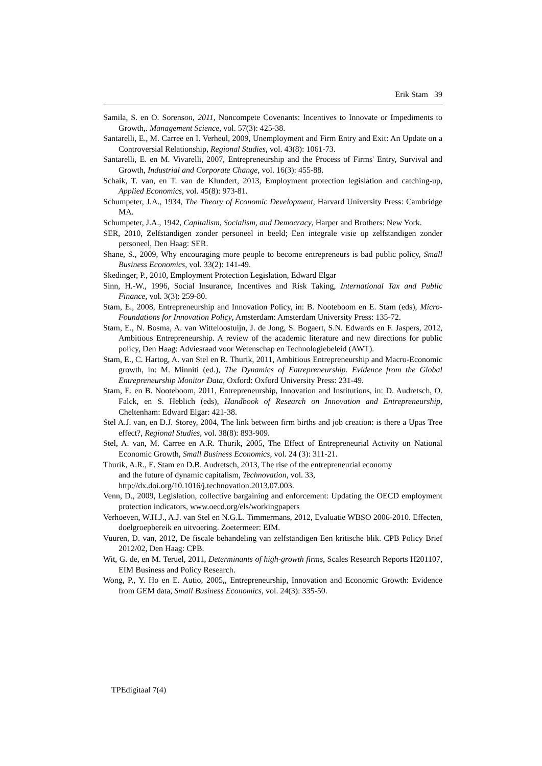Erik Stam 39
Samila, S. en O. Sorenson, 2011, Noncompete Covenants: Incentives to Innovate or Impediments to Growth,. Management Science, vol. 57(3): 425-38.
Santarelli, E., M. Carree en I. Verheul, 2009, Unemployment and Firm Entry and Exit: An Update on a Controversial Relationship, Regional Studies, vol. 43(8): 1061-73.
Santarelli, E. en M. Vivarelli, 2007, Entrepreneurship and the Process of Firms' Entry, Survival and Growth, Industrial and Corporate Change, vol. 16(3): 455-88.
Schaik, T. van, en T. van de Klundert, 2013, Employment protection legislation and catching-up, Applied Economics, vol. 45(8): 973-81.
Schumpeter, J.A., 1934, The Theory of Economic Development, Harvard University Press: Cambridge MA.
Schumpeter, J.A., 1942, Capitalism, Socialism, and Democracy, Harper and Brothers: New York.
SER, 2010, Zelfstandigen zonder personeel in beeld; Een integrale visie op zelfstandigen zonder personeel, Den Haag: SER.
Shane, S., 2009, Why encouraging more people to become entrepreneurs is bad public policy, Small Business Economics, vol. 33(2): 141-49.
Skedinger, P., 2010, Employment Protection Legislation, Edward Elgar
Sinn, H.-W., 1996, Social Insurance, Incentives and Risk Taking, International Tax and Public Finance, vol. 3(3): 259-80.
Stam, E., 2008, Entrepreneurship and Innovation Policy, in: B. Nooteboom en E. Stam (eds), Micro-Foundations for Innovation Policy, Amsterdam: Amsterdam University Press: 135-72.
Stam, E., N. Bosma, A. van Witteloostuijn, J. de Jong, S. Bogaert, S.N. Edwards en F. Jaspers, 2012, Ambitious Entrepreneurship. A review of the academic literature and new directions for public policy, Den Haag: Adviesraad voor Wetenschap en Technologiebeleid (AWT).
Stam, E., C. Hartog, A. van Stel en R. Thurik, 2011, Ambitious Entrepreneurship and Macro-Economic growth, in: M. Minniti (ed.), The Dynamics of Entrepreneurship. Evidence from the Global Entrepreneurship Monitor Data, Oxford: Oxford University Press: 231-49.
Stam, E. en B. Nooteboom, 2011, Entrepreneurship, Innovation and Institutions, in: D. Audretsch, O. Falck, en S. Heblich (eds), Handbook of Research on Innovation and Entrepreneurship, Cheltenham: Edward Elgar: 421-38.
Stel A.J. van, en D.J. Storey, 2004, The link between firm births and job creation: is there a Upas Tree effect?, Regional Studies, vol. 38(8): 893-909.
Stel, A. van, M. Carree en A.R. Thurik, 2005, The Effect of Entrepreneurial Activity on National Economic Growth, Small Business Economics, vol. 24 (3): 311-21.
Thurik, A.R., E. Stam en D.B. Audretsch, 2013, The rise of the entrepreneurial economy
and the future of dynamic capitalism, Technovation, vol. 33,
http://dx.doi.org/10.1016/j.technovation.2013.07.003.
Venn, D., 2009, Legislation, collective bargaining and enforcement: Updating the OECD employment protection indicators, www.oecd.org/els/workingpapers
Verhoeven, W.H.J., A.J. van Stel en N.G.L. Timmermans, 2012, Evaluatie WBSO 2006-2010. Effecten, doelgroepbereik en uitvoering. Zoetermeer: EIM.
Vuuren, D. van, 2012, De fiscale behandeling van zelfstandigen Een kritische blik. CPB Policy Brief 2012/02, Den Haag: CPB.
Wit, G. de, en M. Teruel, 2011, Determinants of high-growth firms, Scales Research Reports H201107, EIM Business and Policy Research.
Wong, P., Y. Ho en E. Autio, 2005,, Entrepreneurship, Innovation and Economic Growth: Evidence from GEM data, Small Business Economics, vol. 24(3): 335-50.
TPEdigitaal 7(4)